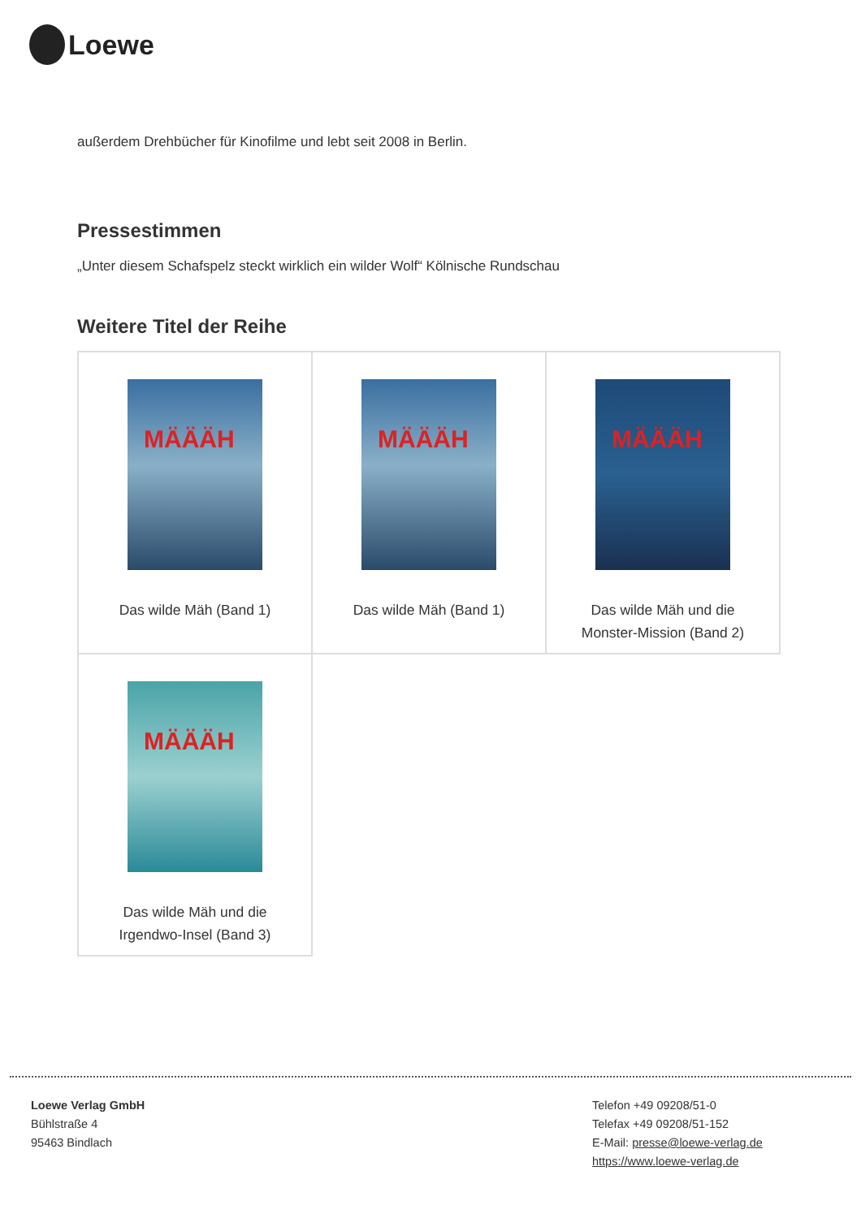Loewe
außerdem Drehbücher für Kinofilme und lebt seit 2008 in Berlin.
Pressestimmen
„Unter diesem Schafspelz steckt wirklich ein wilder Wolf“ Kölnische Rundschau
Weitere Titel der Reihe
| MÄÄÄH Das wilde Mäh (Band 1) | MÄÄÄH Das wilde Mäh (Band 1) | MÄÄÄH Das wilde Mäh und die Monster-Mission (Band 2) |
| MÄÄÄH Das wilde Mäh und die Irgendwo-Insel (Band 3) | | |
Loewe Verlag GmbH
Bühlstraße 4
95463 Bindlach
Telefon +49 09208/51-0
Telefax +49 09208/51-152
E-Mail: presse@loewe-verlag.de
https://www.loewe-verlag.de